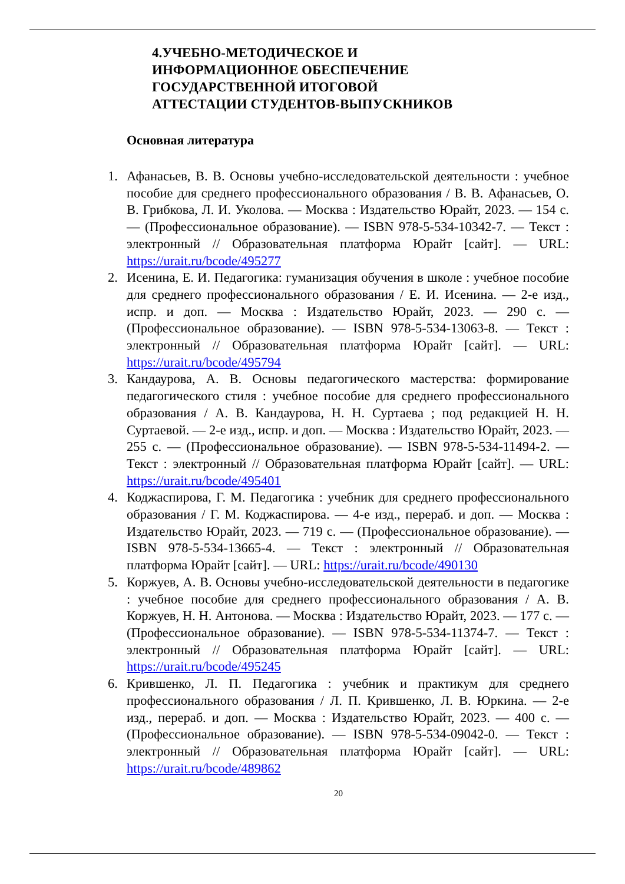4.УЧЕБНО-МЕТОДИЧЕСКОЕ И ИНФОРМАЦИОННОЕ ОБЕСПЕЧЕНИЕ ГОСУДАРСТВЕННОЙ ИТОГОВОЙ АТТЕСТАЦИИ СТУДЕНТОВ-ВЫПУСКНИКОВ
Основная литература
1. Афанасьев, В. В. Основы учебно-исследовательской деятельности : учебное пособие для среднего профессионального образования / В. В. Афанасьев, О. В. Грибкова, Л. И. Уколова. — Москва : Издательство Юрайт, 2023. — 154 с. — (Профессиональное образование). — ISBN 978-5-534-10342-7. — Текст : электронный // Образовательная платформа Юрайт [сайт]. — URL: https://urait.ru/bcode/495277
2. Исенина, Е. И. Педагогика: гуманизация обучения в школе : учебное пособие для среднего профессионального образования / Е. И. Исенина. — 2-е изд., испр. и доп. — Москва : Издательство Юрайт, 2023. — 290 с. — (Профессиональное образование). — ISBN 978-5-534-13063-8. — Текст : электронный // Образовательная платформа Юрайт [сайт]. — URL: https://urait.ru/bcode/495794
3. Кандаурова, А. В. Основы педагогического мастерства: формирование педагогического стиля : учебное пособие для среднего профессионального образования / А. В. Кандаурова, Н. Н. Суртаева ; под редакцией Н. Н. Суртаевой. — 2-е изд., испр. и доп. — Москва : Издательство Юрайт, 2023. — 255 с. — (Профессиональное образование). — ISBN 978-5-534-11494-2. — Текст : электронный // Образовательная платформа Юрайт [сайт]. — URL: https://urait.ru/bcode/495401
4. Коджаспирова, Г. М. Педагогика : учебник для среднего профессионального образования / Г. М. Коджаспирова. — 4-е изд., перераб. и доп. — Москва : Издательство Юрайт, 2023. — 719 с. — (Профессиональное образование). — ISBN 978-5-534-13665-4. — Текст : электронный // Образовательная платформа Юрайт [сайт]. — URL: https://urait.ru/bcode/490130
5. Коржуев, А. В. Основы учебно-исследовательской деятельности в педагогике : учебное пособие для среднего профессионального образования / А. В. Коржуев, Н. Н. Антонова. — Москва : Издательство Юрайт, 2023. — 177 с. — (Профессиональное образование). — ISBN 978-5-534-11374-7. — Текст : электронный // Образовательная платформа Юрайт [сайт]. — URL: https://urait.ru/bcode/495245
6. Крившенко, Л. П. Педагогика : учебник и практикум для среднего профессионального образования / Л. П. Крившенко, Л. В. Юркина. — 2-е изд., перераб. и доп. — Москва : Издательство Юрайт, 2023. — 400 с. — (Профессиональное образование). — ISBN 978-5-534-09042-0. — Текст : электронный // Образовательная платформа Юрайт [сайт]. — URL: https://urait.ru/bcode/489862
20